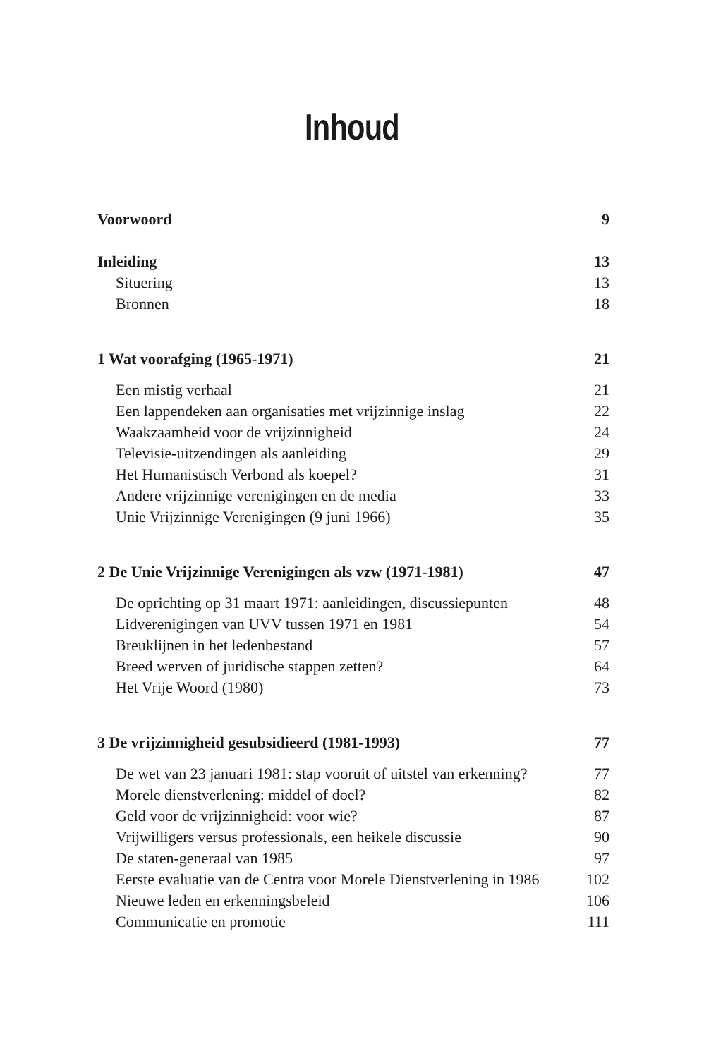Inhoud
Voorwoord 9
Inleiding 13
Situering 13
Bronnen 18
1 Wat voorafging (1965-1971) 21
Een mistig verhaal 21
Een lappendeken aan organisaties met vrijzinnige inslag 22
Waakzaamheid voor de vrijzinnigheid 24
Televisie-uitzendingen als aanleiding 29
Het Humanistisch Verbond als koepel? 31
Andere vrijzinnige verenigingen en de media 33
Unie Vrijzinnige Verenigingen (9 juni 1966) 35
2 De Unie Vrijzinnige Verenigingen als vzw (1971-1981) 47
De oprichting op 31 maart 1971: aanleidingen, discussiepunten 48
Lidverenigingen van UVV tussen 1971 en 1981 54
Breuklijnen in het ledenbestand 57
Breed werven of juridische stappen zetten? 64
Het Vrije Woord (1980) 73
3 De vrijzinnigheid gesubsidieerd (1981-1993) 77
De wet van 23 januari 1981: stap vooruit of uitstel van erkenning? 77
Morele dienstverlening: middel of doel? 82
Geld voor de vrijzinnigheid: voor wie? 87
Vrijwilligers versus professionals, een heikele discussie 90
De staten-generaal van 1985 97
Eerste evaluatie van de Centra voor Morele Dienstverlening in 1986 102
Nieuwe leden en erkenningsbeleid 106
Communicatie en promotie 111